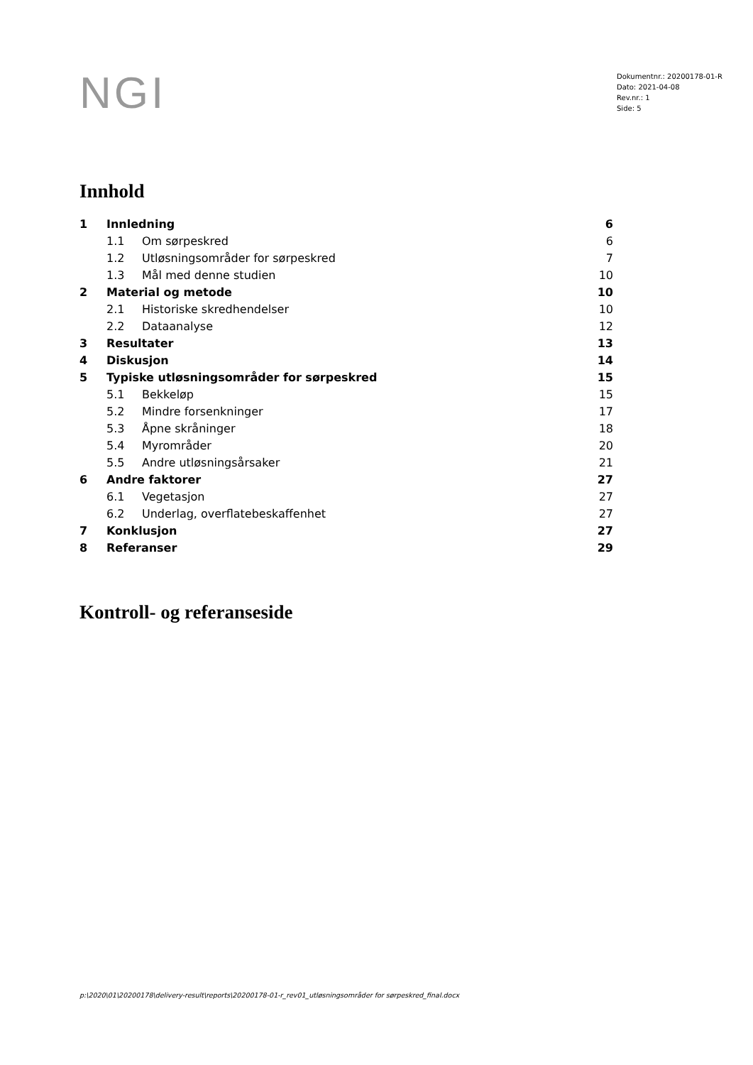NGI
Dokumentnr.: 20200178-01-R
Dato: 2021-04-08
Rev.nr.: 1
Side: 5
Innhold
| 1 | Innledning | | 6 |
| | 1.1 | Om sørpeskred | 6 |
| | 1.2 | Utløsningsområder for sørpeskred | 7 |
| | 1.3 | Mål med denne studien | 10 |
| 2 | Material og metode | | 10 |
| | 2.1 | Historiske skredhendelser | 10 |
| | 2.2 | Dataanalyse | 12 |
| 3 | Resultater | | 13 |
| 4 | Diskusjon | | 14 |
| 5 | Typiske utløsningsområder for sørpeskred | | 15 |
| | 5.1 | Bekkeløp | 15 |
| | 5.2 | Mindre forsenkninger | 17 |
| | 5.3 | Åpne skråninger | 18 |
| | 5.4 | Myrområder | 20 |
| | 5.5 | Andre utløsningsårsaker | 21 |
| 6 | Andre faktorer | | 27 |
| | 6.1 | Vegetasjon | 27 |
| | 6.2 | Underlag, overflatebeskaffenhet | 27 |
| 7 | Konklusjon | | 27 |
| 8 | Referanser | | 29 |
Kontroll- og referanseside
p:\2020\01\20200178\delivery-result\reports\20200178-01-r_rev01_utløsningsområder for sørpeskred_final.docx